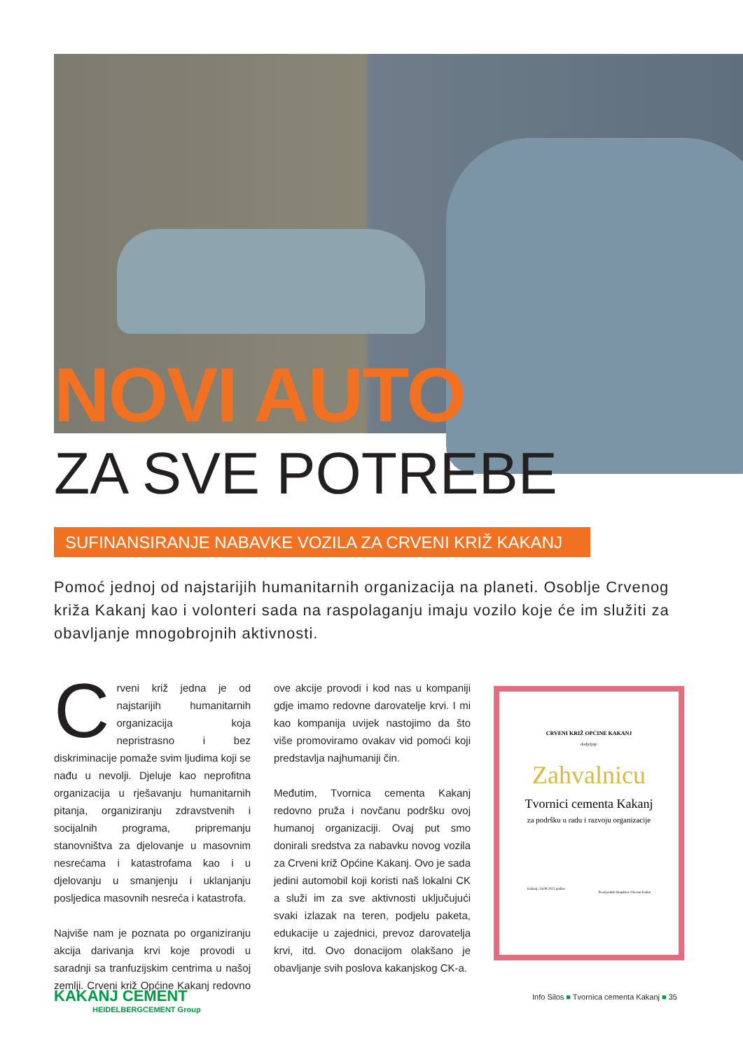NOVI AUTO
ZA SVE POTREBE
SUFINANSIRANJE NABAVKE VOZILA ZA CRVENI KRIŽ KAKANJ
Pomoć jednoj od najstarijih humanitarnih organizacija na planeti. Osoblje Crvenog križa Kakanj kao i volonteri sada na raspolaganju imaju vozilo koje će im služiti za obavljanje mnogobrojnih aktivnosti.
Crveni križ jedna je od najstarijih humanitarnih organizacija koja nepristrasno i bez diskriminacije pomaže svim ljudima koji se nađu u nevolji. Djeluje kao neprofitna organizacija u rješavanju humanitarnih pitanja, organiziranju zdravstvenih i socijalnih programa, pripremanju stanovništva za djelovanje u masovnim nesrećama i katastrofama kao i u djelovanju u smanjenju i uklanjanju posljedica masovnih nesreća i katastrofa.
Najviše nam je poznata po organiziranju akcija darivanja krvi koje provodi u saradnji sa tranfuzijskim centrima u našoj zemlji. Crveni križ Općine Kakanj redovno ove akcije provodi i kod nas u kompaniji gdje imamo redovne darovatelje krvi. I mi kao kompanija uvijek nastojimo da što više promoviramo ovakav vid pomoći koji predstavlja najhumaniji čin.
Međutim, Tvornica cementa Kakanj redovno pruža i novčanu podršku ovoj humanoj organizaciji. Ovaj put smo donirali sredstva za nabavku novog vozila za Crveni križ Općine Kakanj. Ovo je sada jedini automobil koji koristi naš lokalni CK a služi im za sve aktivnosti uključujući svaki izlazak na teren, podjelu paketa, edukacije u zajednici, prevoz darovatelja krvi, itd. Ovo donacijom olakšano je obavljanje svih poslova kakanjskog CK-a.
CRVENI KRIŽ OPĆINE KAKANJ
dodjeljuje
Zahvalnicu
Tvornici cementa Kakanj
za podršku u radu i razvoju organizacije
Kakanj, 14.09.2022 godine
Predsjednik Skupštine Dženan Kubat
KAKANJ CEMENT
HEIDELBERGCEMENT Group
Info Silos ■ Tvornica cementa Kakanj ■ 35